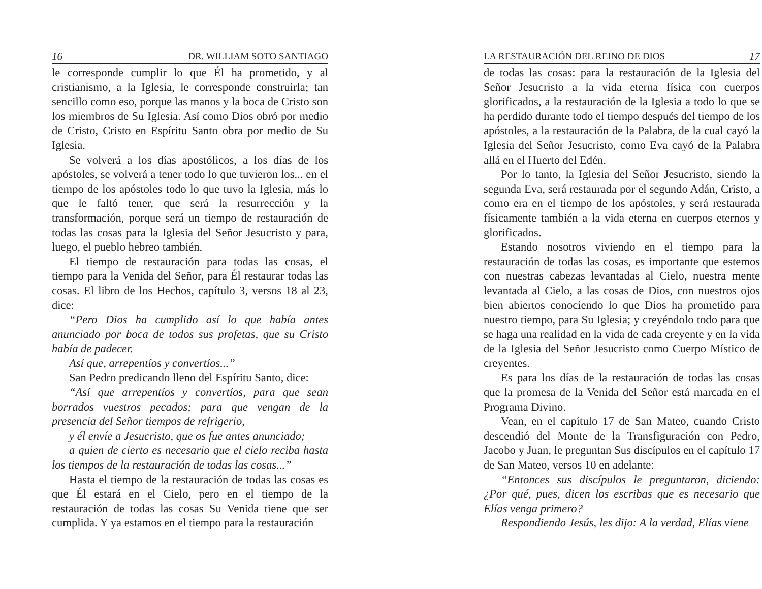16 DR. WILLIAM SOTO SANTIAGO
le corresponde cumplir lo que Él ha prometido, y al cristianismo, a la Iglesia, le corresponde construirla; tan sencillo como eso, porque las manos y la boca de Cristo son los miembros de Su Iglesia. Así como Dios obró por medio de Cristo, Cristo en Espíritu Santo obra por medio de Su Iglesia.
Se volverá a los días apostólicos, a los días de los apóstoles, se volverá a tener todo lo que tuvieron los... en el tiempo de los apóstoles todo lo que tuvo la Iglesia, más lo que le faltó tener, que será la resurrección y la transformación, porque será un tiempo de restauración de todas las cosas para la Iglesia del Señor Jesucristo y para, luego, el pueblo hebreo también.
El tiempo de restauración para todas las cosas, el tiempo para la Venida del Señor, para Él restaurar todas las cosas. El libro de los Hechos, capítulo 3, versos 18 al 23, dice:
“Pero Dios ha cumplido así lo que había antes anunciado por boca de todos sus profetas, que su Cristo había de padecer.
Así que, arrepentíos y convertíos...”
San Pedro predicando lleno del Espíritu Santo, dice:
“Así que arrepentíos y convertíos, para que sean borrados vuestros pecados; para que vengan de la presencia del Señor tiempos de refrigerio,
y él envíe a Jesucristo, que os fue antes anunciado;
a quien de cierto es necesario que el cielo reciba hasta los tiempos de la restauración de todas las cosas...”
Hasta el tiempo de la restauración de todas las cosas es que Él estará en el Cielo, pero en el tiempo de la restauración de todas las cosas Su Venida tiene que ser cumplida. Y ya estamos en el tiempo para la restauración
LA RESTAURACIÓN DEL REINO DE DIOS 17
de todas las cosas: para la restauración de la Iglesia del Señor Jesucristo a la vida eterna física con cuerpos glorificados, a la restauración de la Iglesia a todo lo que se ha perdido durante todo el tiempo después del tiempo de los apóstoles, a la restauración de la Palabra, de la cual cayó la Iglesia del Señor Jesucristo, como Eva cayó de la Palabra allá en el Huerto del Edén.
Por lo tanto, la Iglesia del Señor Jesucristo, siendo la segunda Eva, será restaurada por el segundo Adán, Cristo, a como era en el tiempo de los apóstoles, y será restaurada físicamente también a la vida eterna en cuerpos eternos y glorificados.
Estando nosotros viviendo en el tiempo para la restauración de todas las cosas, es importante que estemos con nuestras cabezas levantadas al Cielo, nuestra mente levantada al Cielo, a las cosas de Dios, con nuestros ojos bien abiertos conociendo lo que Dios ha prometido para nuestro tiempo, para Su Iglesia; y creyéndolo todo para que se haga una realidad en la vida de cada creyente y en la vida de la Iglesia del Señor Jesucristo como Cuerpo Místico de creyentes.
Es para los días de la restauración de todas las cosas que la promesa de la Venida del Señor está marcada en el Programa Divino.
Vean, en el capítulo 17 de San Mateo, cuando Cristo descendió del Monte de la Transfiguración con Pedro, Jacobo y Juan, le preguntan Sus discípulos en el capítulo 17 de San Mateo, versos 10 en adelante:
“Entonces sus discípulos le preguntaron, diciendo: ¿Por qué, pues, dicen los escribas que es necesario que Elías venga primero?
Respondiendo Jesús, les dijo: A la verdad, Elías viene